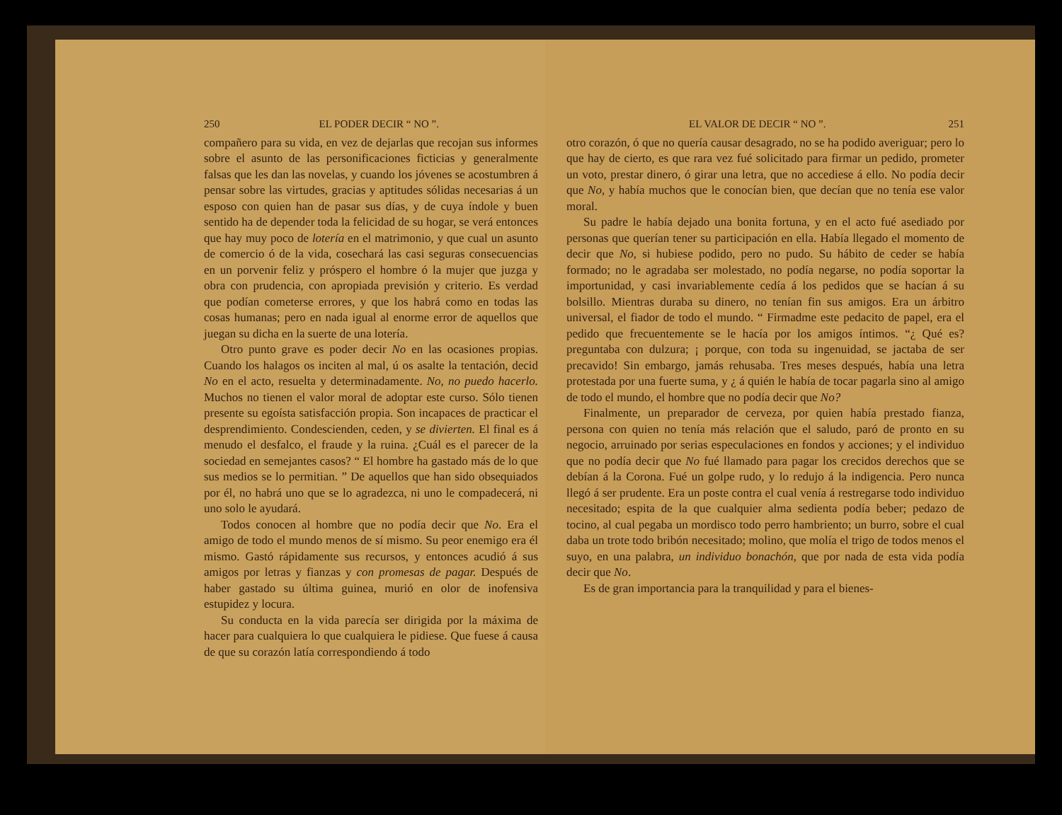250 EL PODER DECIR “ NO ”.
compañero para su vida, en vez de dejarlas que recojan sus informes sobre el asunto de las personificaciones ficticias y generalmente falsas que les dan las novelas, y cuando los jóvenes se acostumbren á pensar sobre las virtudes, gracias y aptitudes sólidas necesarias á un esposo con quien han de pasar sus días, y de cuya índole y buen sentido ha de depender toda la felicidad de su hogar, se verá entonces que hay muy poco de lotería en el matrimonio, y que cual un asunto de comercio ó de la vida, cosechará las casi seguras consecuencias en un porvenir feliz y próspero el hombre ó la mujer que juzga y obra con prudencia, con apropiada previsión y criterio. Es verdad que podían cometerse errores, y que los habrá como en todas las cosas humanas; pero en nada igual al enorme error de aquellos que juegan su dicha en la suerte de una lotería.
Otro punto grave es poder decir No en las ocasiones propias. Cuando los halagos os inciten al mal, ú os asalte la tentación, decid No en el acto, resuelta y determinadamente. No, no puedo hacerlo. Muchos no tienen el valor moral de adoptar este curso. Sólo tienen presente su egoísta satisfacción propia. Son incapaces de practicar el desprendimiento. Condescienden, ceden, y se divierten. El final es á menudo el desfalco, el fraude y la ruina. ¿Cuál es el parecer de la sociedad en semejantes casos? “ El hombre ha gastado más de lo que sus medios se lo permitian. ” De aquellos que han sido obsequiados por él, no habrá uno que se lo agradezca, ni uno le compadecerá, ni uno solo le ayudará.
Todos conocen al hombre que no podía decir que No. Era el amigo de todo el mundo menos de sí mismo. Su peor enemigo era él mismo. Gastó rápidamente sus recursos, y entonces acudió á sus amigos por letras y fianzas y con promesas de pagar. Después de haber gastado su última guinea, murió en olor de inofensiva estupidez y locura.
Su conducta en la vida parecía ser dirigida por la máxima de hacer para cualquiera lo que cualquiera le pidiese. Que fuese á causa de que su corazón latía correspondiendo á todo
EL VALOR DE DECIR “ NO ”. 251
otro corazón, ó que no quería causar desagrado, no se ha podido averiguar; pero lo que hay de cierto, es que rara vez fué solicitado para firmar un pedido, prometer un voto, prestar dinero, ó girar una letra, que no accediese á ello. No podía decir que No, y había muchos que le conocían bien, que decían que no tenía ese valor moral.
Su padre le había dejado una bonita fortuna, y en el acto fué asediado por personas que querían tener su participación en ella. Había llegado el momento de decir que No, si hubiese podido, pero no pudo. Su hábito de ceder se había formado; no le agradaba ser molestado, no podía negarse, no podía soportar la importunidad, y casi invariablemente cedía á los pedidos que se hacían á su bolsillo. Mientras duraba su dinero, no tenían fin sus amigos. Era un árbitro universal, el fiador de todo el mundo. “ Firmadme este pedacito de papel, era el pedido que frecuentemente se le hacía por los amigos íntimos. “¿ Qué es? preguntaba con dulzura; ¡ porque, con toda su ingenuidad, se jactaba de ser precavido! Sin embargo, jamás rehusaba. Tres meses después, había una letra protestada por una fuerte suma, y ¿ á quién le había de tocar pagarla sino al amigo de todo el mundo, el hombre que no podía decir que No?
Finalmente, un preparador de cerveza, por quien había prestado fianza, persona con quien no tenía más relación que el saludo, paró de pronto en su negocio, arruinado por serias especulaciones en fondos y acciones; y el individuo que no podía decir que No fué llamado para pagar los crecidos derechos que se debían á la Corona. Fué un golpe rudo, y lo redujo á la indigencia. Pero nunca llegó á ser prudente. Era un poste contra el cual venía á restregarse todo individuo necesitado; espita de la que cualquier alma sedienta podía beber; pedazo de tocino, al cual pegaba un mordisco todo perro hambriento; un burro, sobre el cual daba un trote todo bribón necesitado; molino, que molía el trigo de todos menos el suyo, en una palabra, un individuo bonachón, que por nada de esta vida podía decir que No.
Es de gran importancia para la tranquilidad y para el bienes-